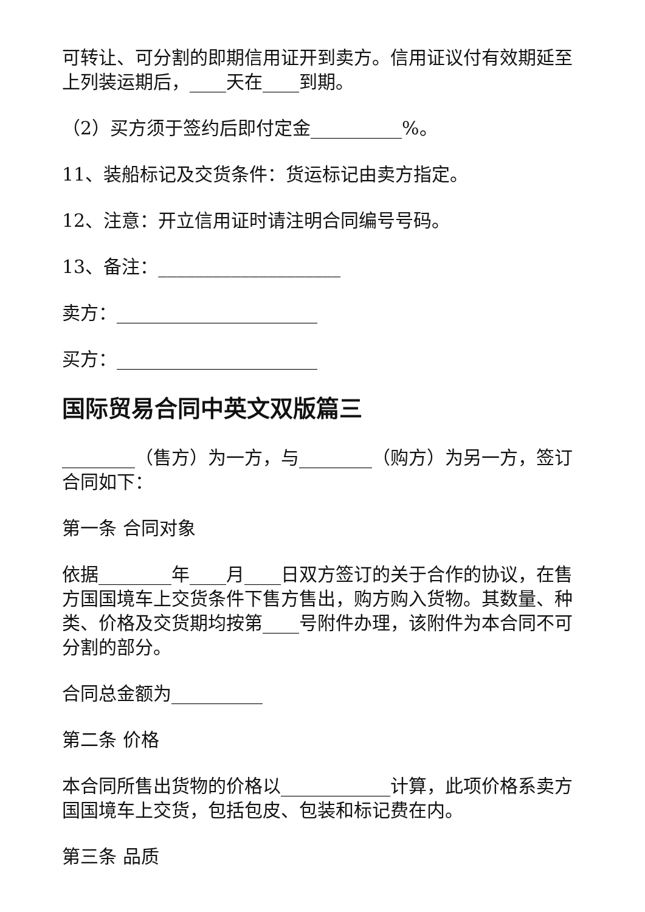可转让、可分割的即期信用证开到卖方。信用证议付有效期延至上列装运期后，____天在____到期。
（2）买方须于签约后即付定金__________%。
11、装船标记及交货条件：货运标记由卖方指定。
12、注意：开立信用证时请注明合同编号号码。
13、备注：____________________
卖方：______________________
买方：______________________
国际贸易合同中英文双版篇三
________（售方）为一方，与________（购方）为另一方，签订合同如下：
第一条 合同对象
依据________年____月____日双方签订的关于合作的协议，在售方国国境车上交货条件下售方售出，购方购入货物。其数量、种类、价格及交货期均按第____号附件办理，该附件为本合同不可分割的部分。
合同总金额为__________
第二条 价格
本合同所售出货物的价格以____________计算，此项价格系卖方国国境车上交货，包括包皮、包装和标记费在内。
第三条 品质